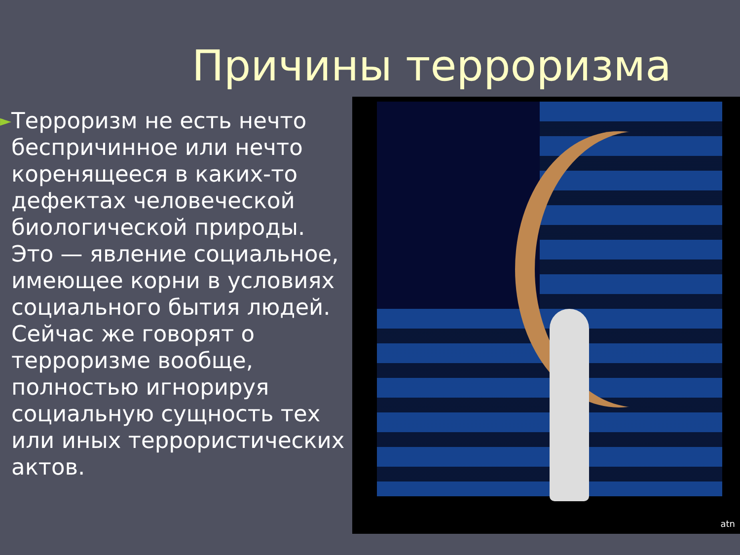Причины терроризма
►
Терроризм не есть нечто беспричинное или нечто коренящееся в каких-то дефектах человеческой биологической природы. Это — явление социальное, имеющее корни в условиях социального бытия людей.
Сейчас же говорят о терроризме вообще, полностью игнорируя социальную сущность тех или иных террористических актов.
atn